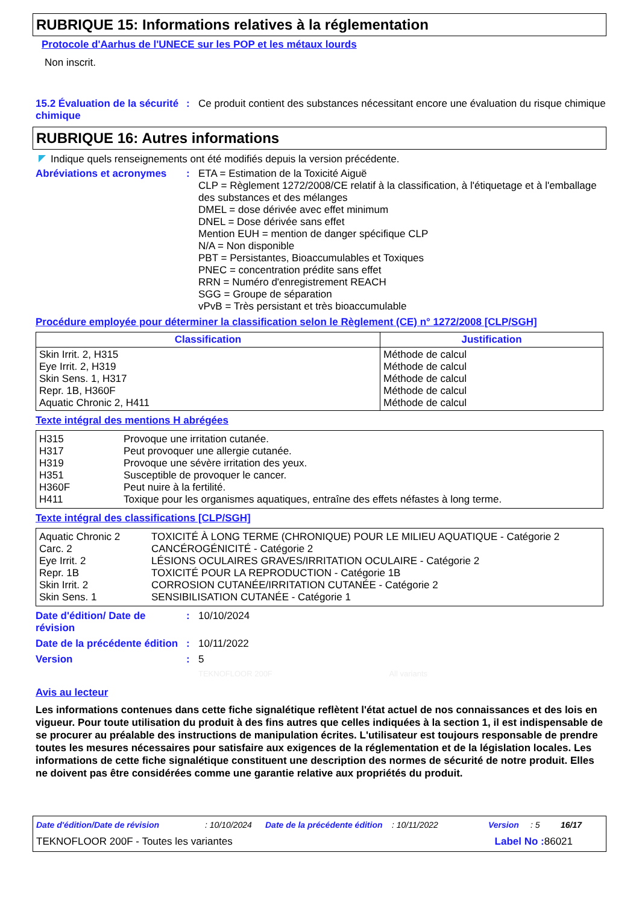RUBRIQUE 15: Informations relatives à la réglementation
Protocole d'Aarhus de l'UNECE sur les POP et les métaux lourds
Non inscrit.
15.2 Évaluation de la sécurité chimique
: Ce produit contient des substances nécessitant encore une évaluation du risque chimique
RUBRIQUE 16: Autres informations
Indique quels renseignements ont été modifiés depuis la version précédente.
Abréviations et acronymes
: ETA = Estimation de la Toxicité Aiguë
CLP = Règlement 1272/2008/CE relatif à la classification, à l'étiquetage et à l'emballage des substances et des mélanges
DMEL = dose dérivée avec effet minimum
DNEL = Dose dérivée sans effet
Mention EUH = mention de danger spécifique CLP
N/A = Non disponible
PBT = Persistantes, Bioaccumulables et Toxiques
PNEC = concentration prédite sans effet
RRN = Numéro d'enregistrement REACH
SGG = Groupe de séparation
vPvB = Très persistant et très bioaccumulable
Procédure employée pour déterminer la classification selon le Règlement (CE) n° 1272/2008 [CLP/SGH]
| Classification | Justification |
| --- | --- |
| Skin Irrit. 2, H315 Eye Irrit. 2, H319 Skin Sens. 1, H317 Repr. 1B, H360F Aquatic Chronic 2, H411 | Méthode de calcul Méthode de calcul Méthode de calcul Méthode de calcul Méthode de calcul |
Texte intégral des mentions H abrégées
| H315 | Provoque une irritation cutanée. |
| H317 | Peut provoquer une allergie cutanée. |
| H319 | Provoque une sévère irritation des yeux. |
| H351 | Susceptible de provoquer le cancer. |
| H360F | Peut nuire à la fertilité. |
| H411 | Toxique pour les organismes aquatiques, entraîne des effets néfastes à long terme. |
Texte intégral des classifications [CLP/SGH]
| Aquatic Chronic 2 | TOXICITÉ À LONG TERME (CHRONIQUE) POUR LE MILIEU AQUATIQUE - Catégorie 2 |
| Carc. 2 | CANCÉROGÉNICITÉ - Catégorie 2 |
| Eye Irrit. 2 | LÉSIONS OCULAIRES GRAVES/IRRITATION OCULAIRE - Catégorie 2 |
| Repr. 1B | TOXICITÉ POUR LA REPRODUCTION - Catégorie 1B |
| Skin Irrit. 2 | CORROSION CUTANÉE/IRRITATION CUTANÉE - Catégorie 2 |
| Skin Sens. 1 | SENSIBILISATION CUTANÉE - Catégorie 1 |
Date d'édition/ Date de révision
: 10/10/2024
Date de la précédente édition
: 10/11/2022
Version : 5
TEKNOFLOOR 200F All variants
Avis au lecteur
Les informations contenues dans cette fiche signalétique reflètent l'état actuel de nos connaissances et des lois en vigueur. Pour toute utilisation du produit à des fins autres que celles indiquées à la section 1, il est indispensable de se procurer au préalable des instructions de manipulation écrites. L'utilisateur est toujours responsable de prendre toutes les mesures nécessaires pour satisfaire aux exigences de la réglementation et de la législation locales. Les informations de cette fiche signalétique constituent une description des normes de sécurité de notre produit. Elles ne doivent pas être considérées comme une garantie relative aux propriétés du produit.
Date d'édition/Date de révision: 10/10/2024 Date de la précédente édition: 10/11/2022 Version: 5 16/17
TEKNOFLOOR 200F - Toutes les variantes Label No : 86021